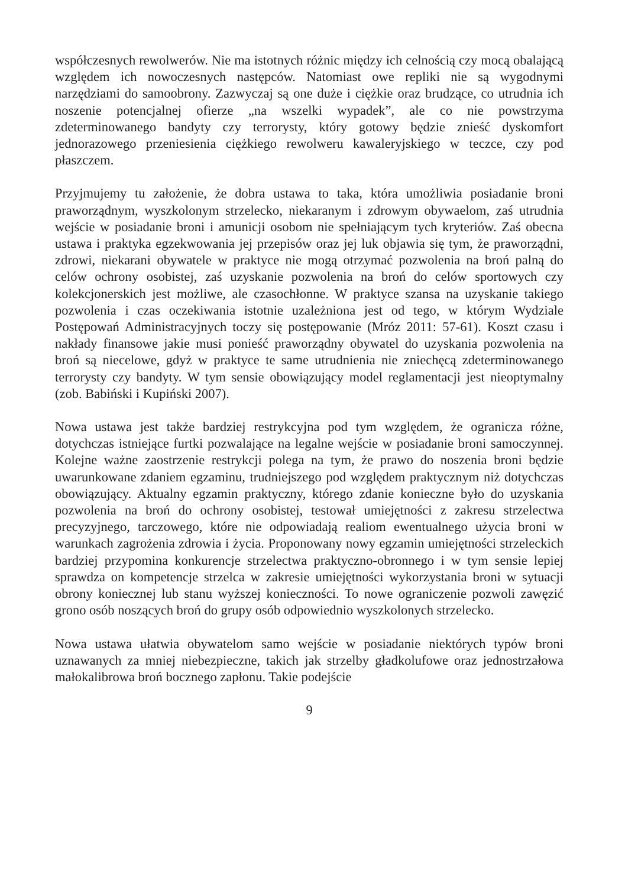współczesnych rewolwerów. Nie ma istotnych różnic między ich celnością czy mocą obalającą względem ich nowoczesnych następców. Natomiast owe repliki nie są wygodnymi narzędziami do samoobrony. Zazwyczaj są one duże i ciężkie oraz brudzące, co utrudnia ich noszenie potencjalnej ofierze „na wszelki wypadek”, ale co nie powstrzyma zdeterminowanego bandyty czy terrorysty, który gotowy będzie znieść dyskomfort jednorazowego przeniesienia ciężkiego rewolweru kawaleryjskiego w teczce, czy pod płaszczem.
Przyjmujemy tu założenie, że dobra ustawa to taka, która umożliwia posiadanie broni praworządnym, wyszkolonym strzelecko, niekaranym i zdrowym obywaelom, zaś utrudnia wejście w posiadanie broni i amunicji osobom nie spełniającym tych kryteriów. Zaś obecna ustawa i praktyka egzekwowania jej przepisów oraz jej luk objawia się tym, że praworządni, zdrowi, niekarani obywatele w praktyce nie mogą otrzymać pozwolenia na broń palną do celów ochrony osobistej, zaś uzyskanie pozwolenia na broń do celów sportowych czy kolekcjonerskich jest możliwe, ale czasochłonne. W praktyce szansa na uzyskanie takiego pozwolenia i czas oczekiwania istotnie uzależniona jest od tego, w którym Wydziale Postępowań Administracyjnych toczy się postępowanie (Mróz 2011: 57-61). Koszt czasu i nakłady finansowe jakie musi ponieść praworządny obywatel do uzyskania pozwolenia na broń są niecelowe, gdyż w praktyce te same utrudnienia nie zniechęcą zdeterminowanego terrorysty czy bandyty. W tym sensie obowiązujący model reglamentacji jest nieoptymalny (zob. Babiński i Kupiński 2007).
Nowa ustawa jest także bardziej restrykcyjna pod tym względem, że ogranicza różne, dotychczas istniejące furtki pozwalające na legalne wejście w posiadanie broni samoczynnej. Kolejne ważne zaostrzenie restrykcji polega na tym, że prawo do noszenia broni będzie uwarunkowane zdaniem egzaminu, trudniejszego pod względem praktycznym niż dotychczas obowiązujący. Aktualny egzamin praktyczny, którego zdanie konieczne było do uzyskania pozwolenia na broń do ochrony osobistej, testował umiejętności z zakresu strzelectwa precyzyjnego, tarczowego, które nie odpowiadają realiom ewentualnego użycia broni w warunkach zagrożenia zdrowia i życia. Proponowany nowy egzamin umiejętności strzeleckich bardziej przypomina konkurencje strzelectwa praktyczno-obronnego i w tym sensie lepiej sprawdza on kompetencje strzelca w zakresie umiejętności wykorzystania broni w sytuacji obrony koniecznej lub stanu wyższej konieczności. To nowe ograniczenie pozwoli zawęzić grono osób noszących broń do grupy osób odpowiednio wyszkolonych strzelecko.
Nowa ustawa ułatwia obywatelom samo wejście w posiadanie niektórych typów broni uznawanych za mniej niebezpieczne, takich jak strzelby gładkolufowe oraz jednostrzałowa małokalibrowa broń bocznego zapłonu. Takie podejście
9